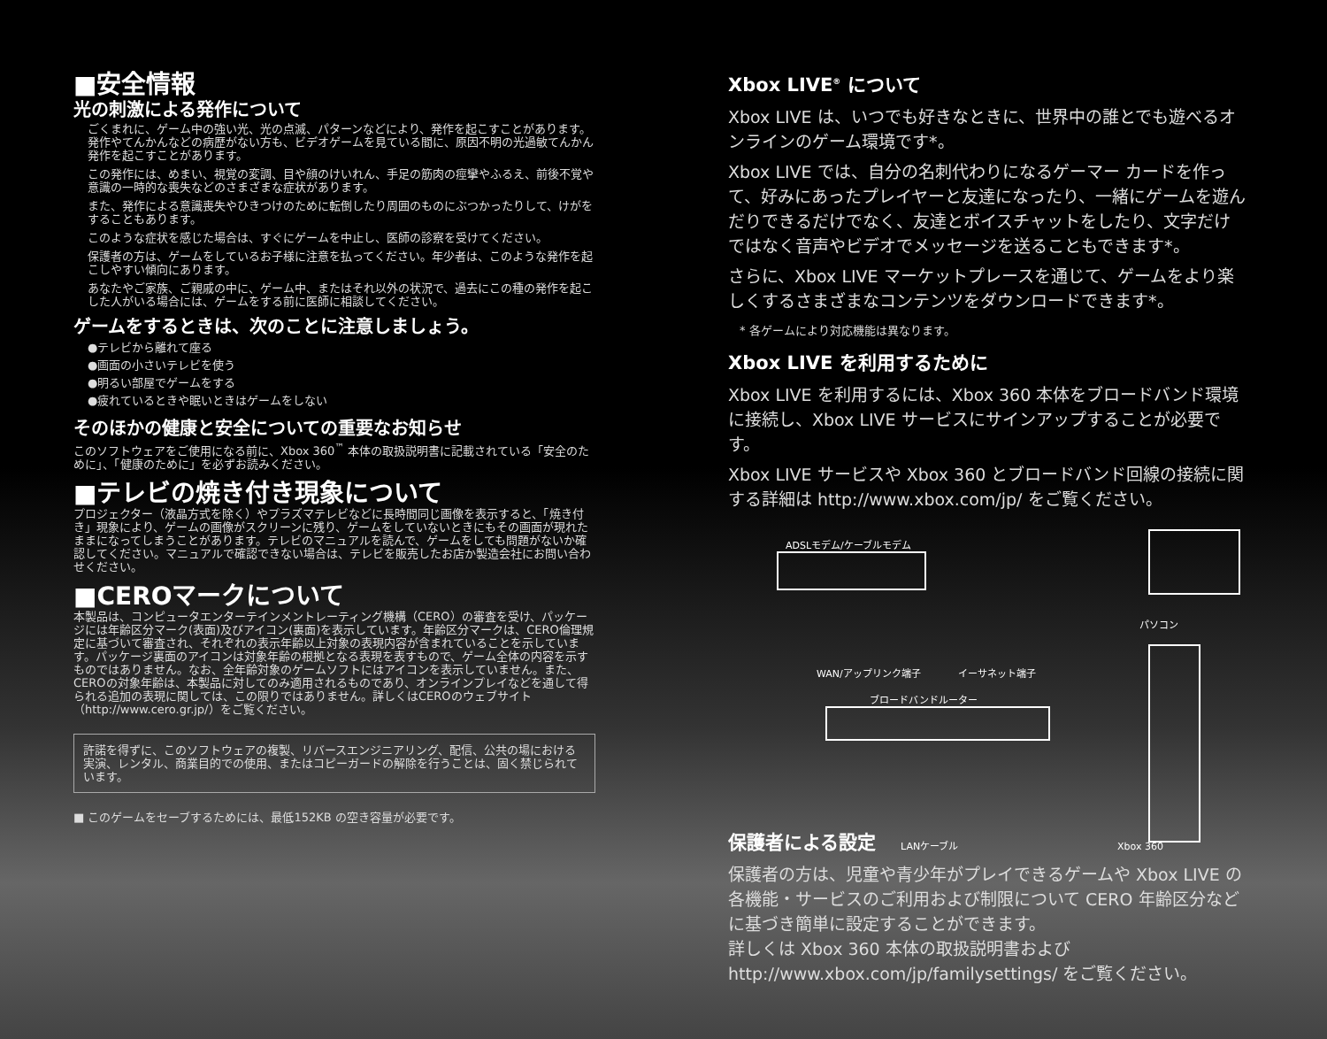■安全情報
光の刺激による発作について
ごくまれに、ゲーム中の強い光、光の点滅、パターンなどにより、発作を起こすことがあります。発作やてんかんなどの病歴がない方も、ビデオゲームを見ている間に、原因不明の光過敏てんかん発作を起こすことがあります。
この発作には、めまい、視覚の変調、目や顔のけいれん、手足の筋肉の痙攣やふるえ、前後不覚や意識の一時的な喪失などのさまざまな症状があります。
また、発作による意識喪失やひきつけのために転倒したり周囲のものにぶつかったりして、けがをすることもあります。
このような症状を感じた場合は、すぐにゲームを中止し、医師の診察を受けてください。
保護者の方は、ゲームをしているお子様に注意を払ってください。年少者は、このような発作を起こしやすい傾向にあります。
あなたやご家族、ご親戚の中に、ゲーム中、またはそれ以外の状況で、過去にこの種の発作を起こした人がいる場合には、ゲームをする前に医師に相談してください。
ゲームをするときは、次のことに注意しましょう。
●テレビから離れて座る
●画面の小さいテレビを使う
●明るい部屋でゲームをする
●疲れているときや眠いときはゲームをしない
そのほかの健康と安全についての重要なお知らせ
このソフトウェアをご使用になる前に、Xbox 360<sup>™</sup> 本体の取扱説明書に記載されている「安全のために」、「健康のために」を必ずお読みください。
■テレビの焼き付き現象について
プロジェクター（液晶方式を除く）やプラズマテレビなどに長時間同じ画像を表示すると、「焼き付き」現象により、ゲームの画像がスクリーンに残り、ゲームをしていないときにもその画面が現れたままになってしまうことがあります。テレビのマニュアルを読んで、ゲームをしても問題がないか確認してください。マニュアルで確認できない場合は、テレビを販売したお店か製造会社にお問い合わせください。
■CEROマークについて
本製品は、コンピュータエンターテインメントレーティング機構（CERO）の審査を受け、パッケージには年齢区分マーク(表面)及びアイコン(裏面)を表示しています。年齢区分マークは、CERO倫理規定に基づいて審査され、それぞれの表示年齢以上対象の表現内容が含まれていることを示しています。パッケージ裏面のアイコンは対象年齢の根拠となる表現を表すもので、ゲーム全体の内容を示すものではありません。なお、全年齢対象のゲームソフトにはアイコンを表示していません。また、CEROの対象年齢は、本製品に対してのみ適用されるものであり、オンラインプレイなどを通して得られる追加の表現に関しては、この限りではありません。詳しくはCEROのウェブサイト（http://www.cero.gr.jp/）をご覧ください。
許諾を得ずに、このソフトウェアの複製、リバースエンジニアリング、配信、公共の場における実演、レンタル、商業目的での使用、またはコピーガードの解除を行うことは、固く禁じられています。
■ このゲームをセーブするためには、最低152KB の空き容量が必要です。
Xbox LIVE<sup>®</sup> について
Xbox LIVE は、いつでも好きなときに、世界中の誰とでも遊べるオンラインのゲーム環境です*。
Xbox LIVE では、自分の名刺代わりになるゲーマー カードを作って、好みにあったプレイヤーと友達になったり、一緒にゲームを遊んだりできるだけでなく、友達とボイスチャットをしたり、文字だけではなく音声やビデオでメッセージを送ることもできます*。
さらに、Xbox LIVE マーケットプレースを通じて、ゲームをより楽しくするさまざまなコンテンツをダウンロードできます*。
　* 各ゲームにより対応機能は異なります。
Xbox LIVE を利用するために
Xbox LIVE を利用するには、Xbox 360 本体をブロードバンド環境に接続し、Xbox LIVE サービスにサインアップすることが必要です。
Xbox LIVE サービスや Xbox 360 とブロードバンド回線の接続に関する詳細は http://www.xbox.com/jp/ をご覧ください。
ADSLモデム/ケーブルモデム
パソコン
WAN/アップリンク端子 イーサネット端子
ブロードバンドルーター
LANケーブル Xbox 360
保護者による設定
保護者の方は、児童や青少年がプレイできるゲームや Xbox LIVE の各機能・サービスのご利用および制限について CERO 年齢区分などに基づき簡単に設定することができます。
詳しくは Xbox 360 本体の取扱説明書および http://www.xbox.com/jp/familysettings/ をご覧ください。